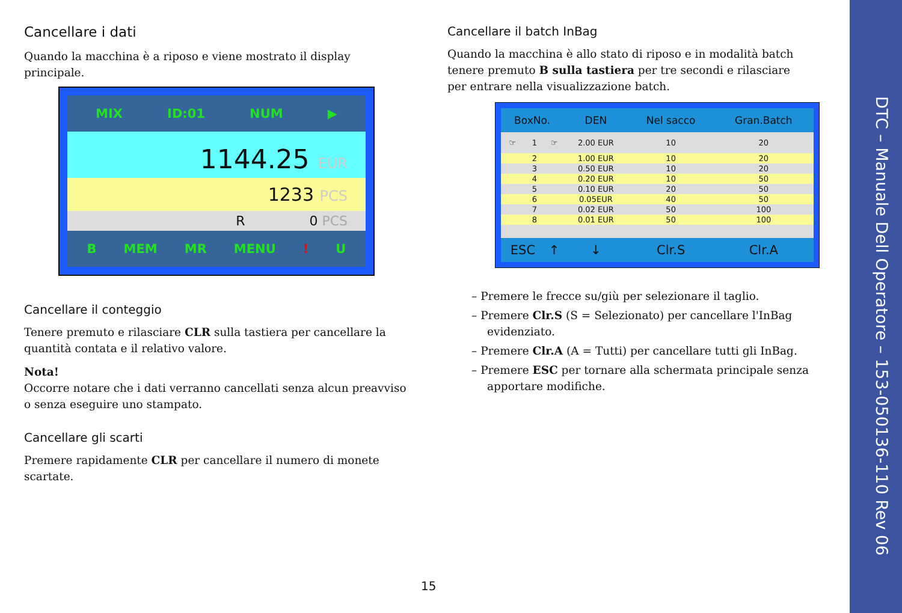Cancellare i dati
Quando la macchina è a riposo e viene mostrato il display principale.
MIX ID:01 NUM ▶
1144.25 EUR
1233 PCS
R 0 PCS
B MEM MR MENU! U
Cancellare il conteggio
Tenere premuto e rilasciare CLR sulla tastiera per cancellare la quantità contata e il relativo valore.
Nota!
Occorre notare che i dati verranno cancellati senza alcun preavviso o senza eseguire uno stampato.
Cancellare gli scarti
Premere rapidamente CLR per cancellare il numero di monete scartate.
Cancellare il batch InBag
Quando la macchina è allo stato di riposo e in modalità batch tenere premuto B sulla tastiera per tre secondi e rilasciare per entrare nella visualizzazione batch.
| BoxNo. | | | DEN | Nel sacco | Gran.Batch |
| --- | --- | --- | --- | --- | --- |
| ☞ | 1 | ☞ | 2.00 EUR | 10 | 20 |
| | 2 | | 1.00 EUR | 10 | 20 |
| | 3 | | 0.50 EUR | 10 | 20 |
| | 4 | | 0.20 EUR | 10 | 50 |
| | 5 | | 0.10 EUR | 20 | 50 |
| | 6 | | 0.05EUR | 40 | 50 |
| | 7 | | 0.02 EUR | 50 | 100 |
| | 8 | | 0.01 EUR | 50 | 100 |
| ESC | | ↑ | ↓ | Clr.S | Clr.A |
– Premere le frecce su/giù per selezionare il taglio.
– Premere Clr.S (S = Selezionato) per cancellare l'InBag evidenziato.
– Premere Clr.A (A = Tutti) per cancellare tutti gli InBag.
– Premere ESC per tornare alla schermata principale senza apportare modifiche.
15
DTC – Manuale Dell Operatore – 153-050136-110 Rev 06